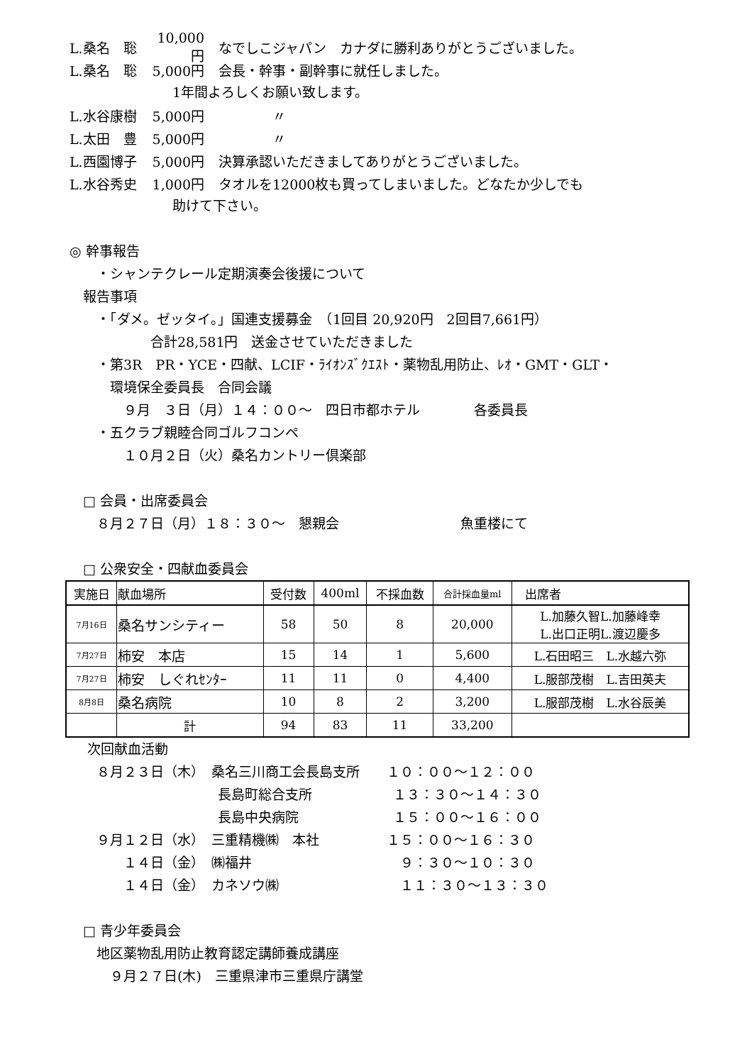L.桑名　聡 10,000円 なでしこジャパン　カナダに勝利ありがとうございました。
L.桑名　聡 5,000円 会長・幹事・副幹事に就任しました。
1年間よろしくお願い致します。
L.水谷康樹 5,000円　　　　〃
L.太田　豊 5,000円　　　　〃
L.西園博子 5,000円 決算承認いただきましてありがとうございました。
L.水谷秀史 1,000円 タオルを12000枚も買ってしまいました。どなたか少しでも
助けて下さい。
◎ 幹事報告
　　・シャンテクレール定期演奏会後援について
　報告事項
　　・「ダメ。ゼッタイ。」国連支援募金　（1回目 20,920円　2回目7,661円）
　　　　　　合計28,581円　送金させていただきました
　　・第3R　PR・YCE・四献、LCIF・ﾗｲｵﾝｽﾞｸｴｽﾄ・薬物乱用防止、ﾚｵ・GMT・GLT・
　　　環境保全委員長　合同会議
　　　　９月　３日（月）１４：００～　四日市都ホテル　　　　各委員長
　　・五クラブ親睦合同ゴルフコンペ
　　　　１０月２日（火）桑名カントリー倶楽部
　□ 会員・出席委員会
　　８月２７日（月）１８：３０～　懇親会　　　　　　　　　魚重楼にて
　□ 公衆安全・四献血委員会
| 実施日 | 献血場所 | 受付数 | 400ml | 不採血数 | 合計採血量ml | 出席者 |
| --- | --- | --- | --- | --- | --- | --- |
| 7月16日 | 桑名サンシティー | 58 | 50 | 8 | 20,000 | L.加藤久智L.加藤峰幸 L.出口正明L.渡辺慶多 |
| 7月27日 | 柿安 本店 | 15 | 14 | 1 | 5,600 | L.石田昭三 L.水越六弥 |
| 7月27日 | 柿安 しぐれｾﾝﾀｰ | 11 | 11 | 0 | 4,400 | L.服部茂樹 L.吉田英夫 |
| 8月8日 | 桑名病院 | 10 | 8 | 2 | 3,200 | L.服部茂樹 L.水谷辰美 |
| | 計 | 94 | 83 | 11 | 33,200 | |
　 次回献血活動
　　８月２３日（木）　桑名三川商工会長島支所　　１０：００～１２：００
　　　　　　　　　　　長島町総合支所　　　　　　１３：３０～１４：３０
　　　　　　　　　　　長島中央病院　　　　　　　１５：００～１６：００
　　９月１２日（水）　三重精機㈱　本社　　　　　１５：００～１６：３０
　　　　１４日（金）　㈱福井　　　　　　　　　　　９：３０～１０：３０
　　　　１４日（金）　カネソウ㈱　　　　　　　　　１１：３０～１３：３０
　□ 青少年委員会
　　地区薬物乱用防止教育認定講師養成講座
　　　９月２７日(木)　三重県津市三重県庁講堂